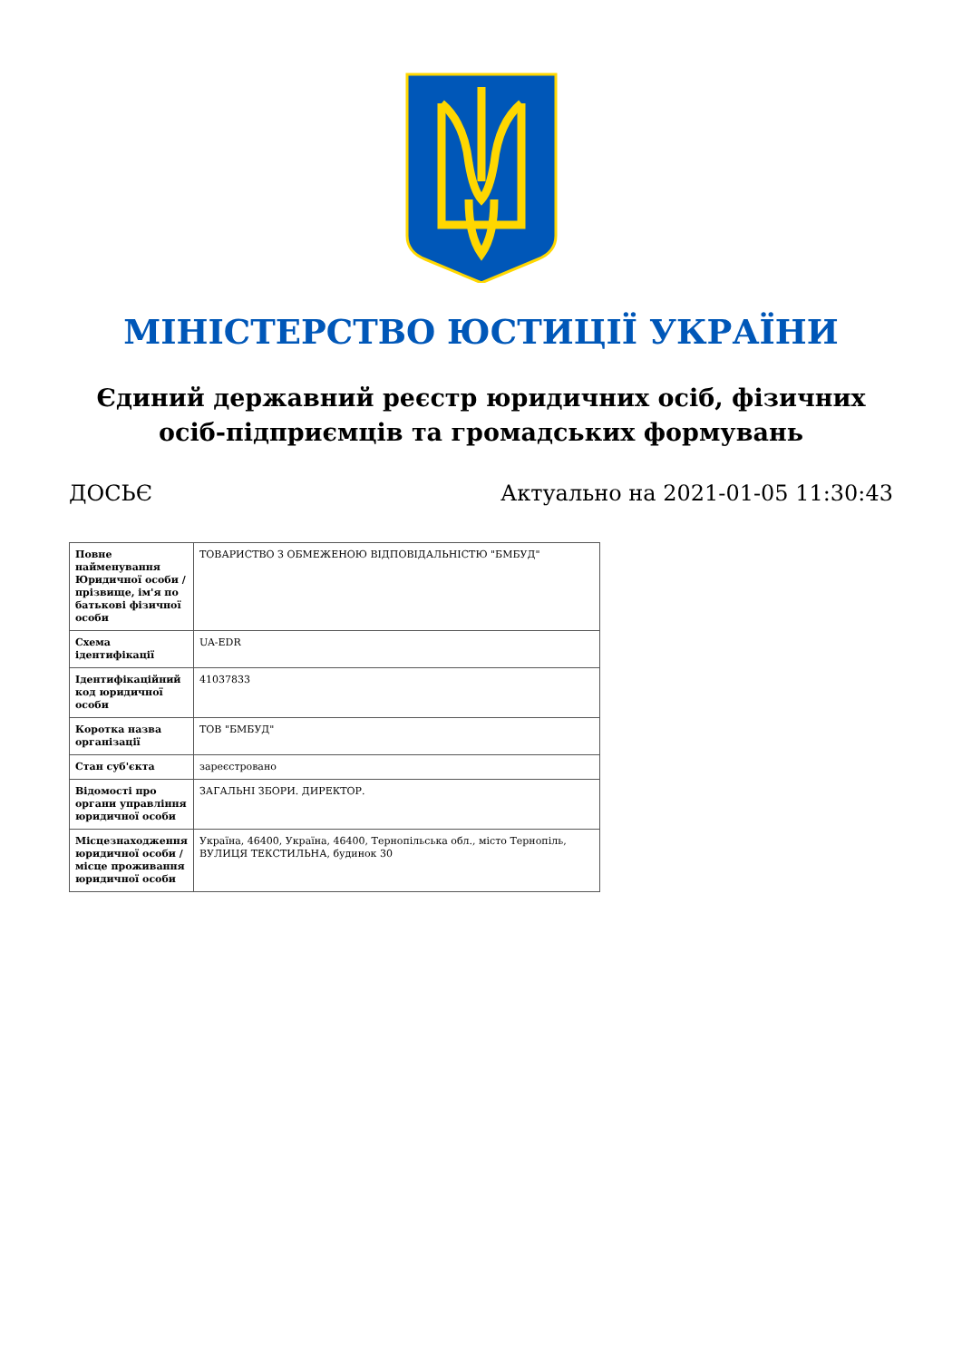МІНІСТЕРСТВО ЮСТИЦІЇ УКРАЇНИ
Єдиний державний реєстр юридичних осіб, фізичних осіб-підприємців та громадських формувань
ДОСЬЄ Актуально на 2021-01-05 11:30:43
| Повне найменування Юридичної особи / прізвище, ім'я по батькові фізичної особи | ТОВАРИСТВО З ОБМЕЖЕНОЮ ВІДПОВІДАЛЬНІСТЮ "БМБУД" |
| Схема ідентифікації | UA-EDR |
| Ідентифікаційний код юридичної особи | 41037833 |
| Коротка назва організації | ТОВ "БМБУД" |
| Стан суб'єкта | зареєстровано |
| Відомості про органи управління юридичної особи | ЗАГАЛЬНІ ЗБОРИ. ДИРЕКТОР. |
| Місцезнаходження юридичної особи / місце проживання юридичної особи | Україна, 46400, Україна, 46400, Тернопільська обл., місто Тернопіль, ВУЛИЦЯ ТЕКСТИЛЬНА, будинок 30 |